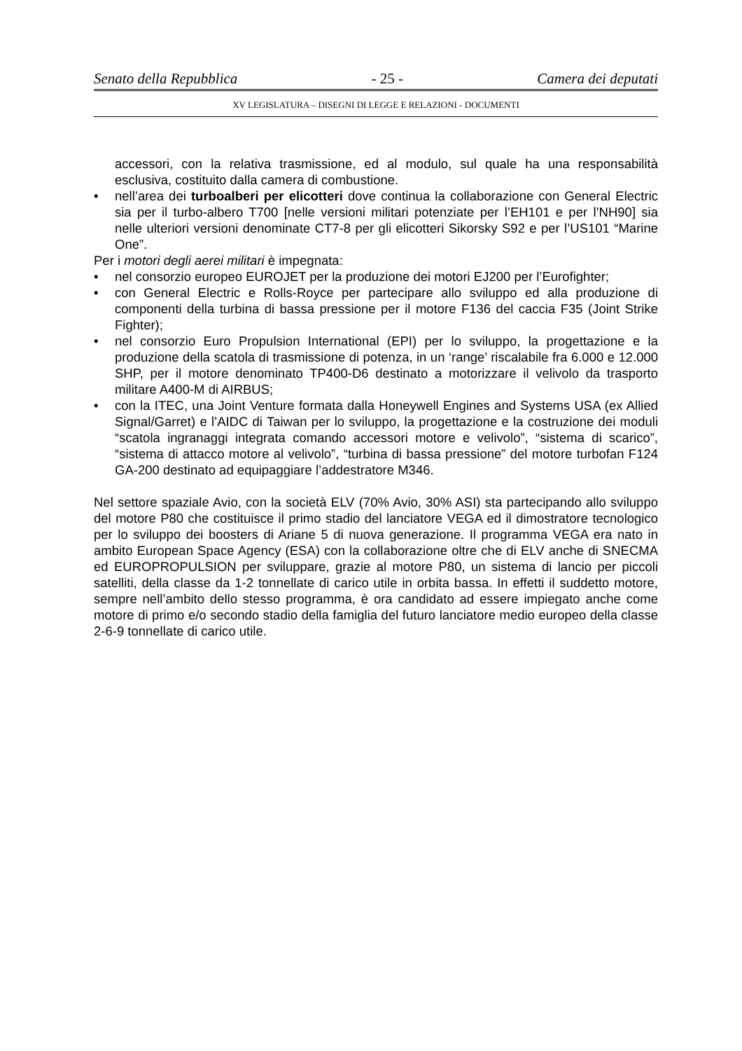Senato della Repubblica - 25 - Camera dei deputati
XV LEGISLATURA – DISEGNI DI LEGGE E RELAZIONI - DOCUMENTI
accessori, con la relativa trasmissione, ed al modulo, sul quale ha una responsabilità esclusiva, costituito dalla camera di combustione.
• nell’area dei turboalberi per elicotteri dove continua la collaborazione con General Electric sia per il turbo-albero T700 [nelle versioni militari potenziate per l’EH101 e per l’NH90] sia nelle ulteriori versioni denominate CT7-8 per gli elicotteri Sikorsky S92 e per l’US101 “Marine One”.
Per i motori degli aerei militari è impegnata:
• nel consorzio europeo EUROJET per la produzione dei motori EJ200 per l’Eurofighter;
• con General Electric e Rolls-Royce per partecipare allo sviluppo ed alla produzione di componenti della turbina di bassa pressione per il motore F136 del caccia F35 (Joint Strike Fighter);
• nel consorzio Euro Propulsion International (EPI) per lo sviluppo, la progettazione e la produzione della scatola di trasmissione di potenza, in un ‘range’ riscalabile fra 6.000 e 12.000 SHP, per il motore denominato TP400-D6 destinato a motorizzare il velivolo da trasporto militare A400-M di AIRBUS;
• con la ITEC, una Joint Venture formata dalla Honeywell Engines and Systems USA (ex Allied Signal/Garret) e l’AIDC di Taiwan per lo sviluppo, la progettazione e la costruzione dei moduli “scatola ingranaggi integrata comando accessori motore e velivolo”, “sistema di scarico”, “sistema di attacco motore al velivolo”, “turbina di bassa pressione” del motore turbofan F124 GA-200 destinato ad equipaggiare l’addestratore M346.
Nel settore spaziale Avio, con la società ELV (70% Avio, 30% ASI) sta partecipando allo sviluppo del motore P80 che costituisce il primo stadio del lanciatore VEGA ed il dimostratore tecnologico per lo sviluppo dei boosters di Ariane 5 di nuova generazione. Il programma VEGA era nato in ambito European Space Agency (ESA) con la collaborazione oltre che di ELV anche di SNECMA ed EUROPROPULSION per sviluppare, grazie al motore P80, un sistema di lancio per piccoli satelliti, della classe da 1-2 tonnellate di carico utile in orbita bassa. In effetti il suddetto motore, sempre nell’ambito dello stesso programma, è ora candidato ad essere impiegato anche come motore di primo e/o secondo stadio della famiglia del futuro lanciatore medio europeo della classe 2-6-9 tonnellate di carico utile.